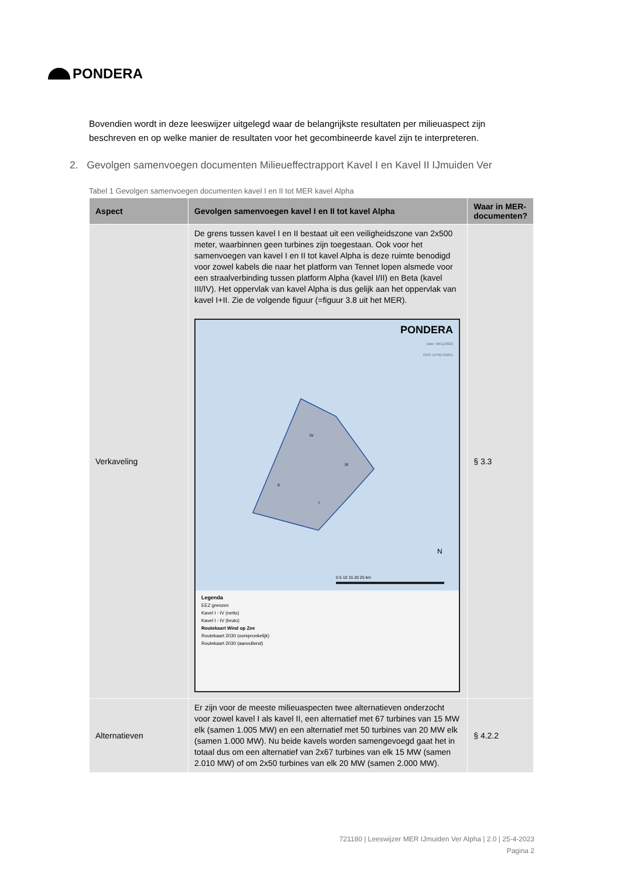PONDERA
Bovendien wordt in deze leeswijzer uitgelegd waar de belangrijkste resultaten per milieuaspect zijn beschreven en op welke manier de resultaten voor het gecombineerde kavel zijn te interpreteren.
2. Gevolgen samenvoegen documenten Milieueffectrapport Kavel I en Kavel II IJmuiden Ver
Tabel 1 Gevolgen samenvoegen documenten kavel I en II tot MER kavel Alpha
| Aspect | Gevolgen samenvoegen kavel I en II tot kavel Alpha | Waar in MER-documenten? |
| --- | --- | --- |
| Verkaveling | De grens tussen kavel I en II bestaat uit een veiligheidszone van 2x500 meter, waarbinnen geen turbines zijn toegestaan. Ook voor het samenvoegen van kavel I en II tot kavel Alpha is deze ruimte benodigd voor zowel kabels die naar het platform van Tennet lopen alsmede voor een straalverbinding tussen platform Alpha (kavel I/II) en Beta (kavel III/IV). Het oppervlak van kavel Alpha is dus gelijk aan het oppervlak van kavel I+II. Zie de volgende figuur (=figuur 3.8 uit het MER). IV III II I N 0 5 10 15 20 25 km PONDERA Date: 09/11/2022 CRS: EPSG:25831 Legenda EEZ grenzen Kavel I - IV (netto) Kavel I - IV (bruto) Routekaart Wind op Zee Routekaart 2030 (oorspronkelijk) Routekaart 2030 (aanvullend) | § 3.3 |
| Alternatieven | Er zijn voor de meeste milieuaspecten twee alternatieven onderzocht voor zowel kavel I als kavel II, een alternatief met 67 turbines van 15 MW elk (samen 1.005 MW) en een alternatief met 50 turbines van 20 MW elk (samen 1.000 MW). Nu beide kavels worden samengevoegd gaat het in totaal dus om een alternatief van 2x67 turbines van elk 15 MW (samen 2.010 MW) of om 2x50 turbines van elk 20 MW (samen 2.000 MW). | § 4.2.2 |
721180 | Leeswijzer MER IJmuiden Ver Alpha | 2.0 | 25-4-2023
Pagina 2